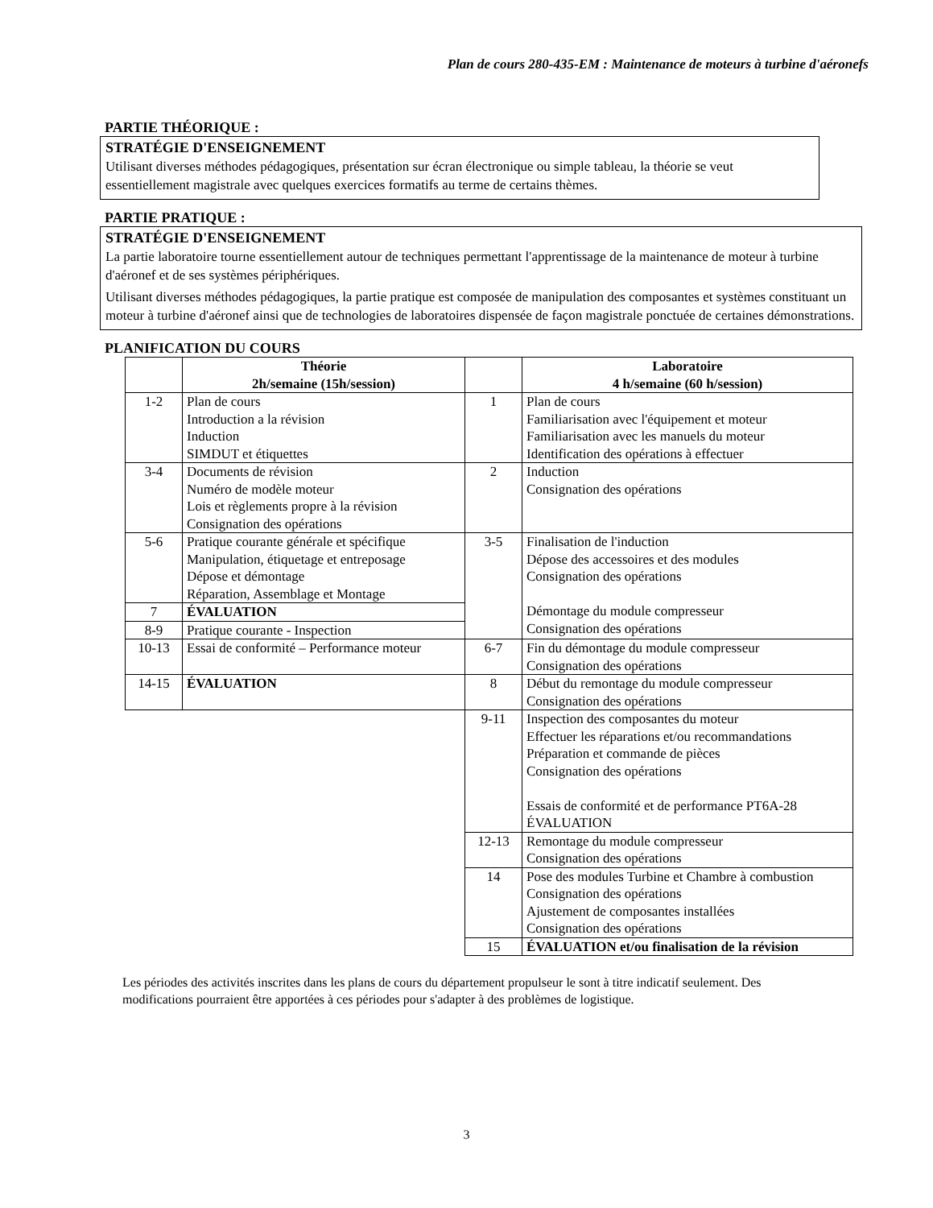Plan de cours 280-435-EM : Maintenance de moteurs à turbine d'aéronefs
PARTIE THÉORIQUE :
STRATÉGIE D'ENSEIGNEMENT
Utilisant diverses méthodes pédagogiques, présentation sur écran électronique ou simple tableau, la théorie se veut essentiellement magistrale avec quelques exercices formatifs au terme de certains thèmes.
PARTIE PRATIQUE :
STRATÉGIE D'ENSEIGNEMENT
La partie laboratoire tourne essentiellement autour de techniques permettant l'apprentissage de la maintenance de moteur à turbine d'aéronef et de ses systèmes périphériques.
Utilisant diverses méthodes pédagogiques, la partie pratique est composée de manipulation des composantes et systèmes constituant un moteur à turbine d'aéronef ainsi que de technologies de laboratoires dispensée de façon magistrale ponctuée de certaines démonstrations.
PLANIFICATION DU COURS
| | Théorie 2h/semaine (15h/session) | | Laboratoire 4 h/semaine (60 h/session) |
| --- | --- | --- | --- |
| 1-2 | Plan de cours Introduction a la révision Induction SIMDUT et étiquettes | 1 | Plan de cours Familiarisation avec l'équipement et moteur Familiarisation avec les manuels du moteur Identification des opérations à effectuer |
| 3-4 | Documents de révision Numéro de modèle moteur Lois et règlements propre à la révision Consignation des opérations | 2 | Induction Consignation des opérations |
| 5-6 | Pratique courante générale et spécifique Manipulation, étiquetage et entreposage Dépose et démontage Réparation, Assemblage et Montage | 3-5 | Finalisation de l'induction Dépose des accessoires et des modules Consignation des opérations Démontage du module compresseur Consignation des opérations |
| 7 | ÉVALUATION | | |
| 8-9 | Pratique courante - Inspection | | |
| 10-13 | Essai de conformité – Performance moteur | 6-7 | Fin du démontage du module compresseur Consignation des opérations |
| 14-15 | ÉVALUATION | 8 | Début du remontage du module compresseur Consignation des opérations |
| | | 9-11 | Inspection des composantes du moteur Effectuer les réparations et/ou recommandations Préparation et commande de pièces Consignation des opérations Essais de conformité et de performance PT6A-28 ÉVALUATION |
| | | 12-13 | Remontage du module compresseur Consignation des opérations |
| | | 14 | Pose des modules Turbine et Chambre à combustion Consignation des opérations Ajustement de composantes installées Consignation des opérations |
| | | 15 | ÉVALUATION et/ou finalisation de la révision |
Les périodes des activités inscrites dans les plans de cours du département propulseur le sont à titre indicatif seulement. Des modifications pourraient être apportées à ces périodes pour s'adapter à des problèmes de logistique.
3